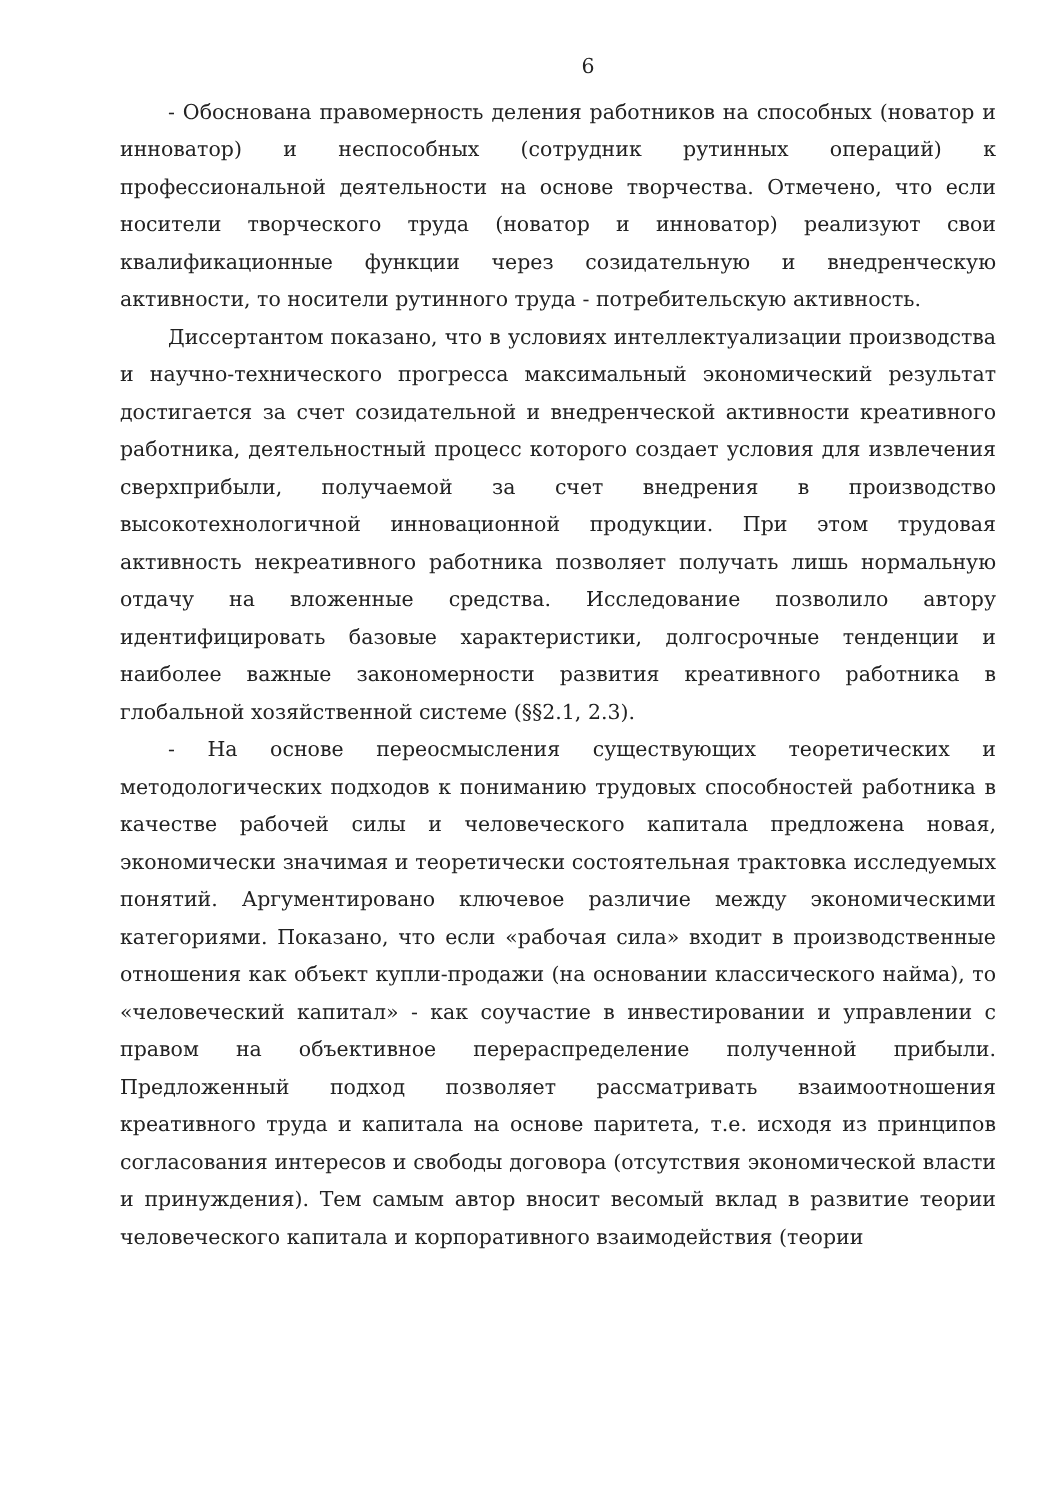6
- Обоснована правомерность деления работников на способных (новатор и инноватор) и неспособных (сотрудник рутинных операций) к профессиональной деятельности на основе творчества. Отмечено, что если носители творческого труда (новатор и инноватор) реализуют свои квалификационные функции через созидательную и внедренческую активности, то носители рутинного труда - потребительскую активность.
Диссертантом показано, что в условиях интеллектуализации производства и научно-технического прогресса максимальный экономический результат достигается за счет созидательной и внедренческой активности креативного работника, деятельностный процесс которого создает условия для извлечения сверхприбыли, получаемой за счет внедрения в производство высокотехнологичной инновационной продукции. При этом трудовая активность некреативного работника позволяет получать лишь нормальную отдачу на вложенные средства. Исследование позволило автору идентифицировать базовые характеристики, долгосрочные тенденции и наиболее важные закономерности развития креативного работника в глобальной хозяйственной системе (§§2.1, 2.3).
- На основе переосмысления существующих теоретических и методологических подходов к пониманию трудовых способностей работника в качестве рабочей силы и человеческого капитала предложена новая, экономически значимая и теоретически состоятельная трактовка исследуемых понятий. Аргументировано ключевое различие между экономическими категориями. Показано, что если «рабочая сила» входит в производственные отношения как объект купли-продажи (на основании классического найма), то «человеческий капитал» - как соучастие в инвестировании и управлении с правом на объективное перераспределение полученной прибыли. Предложенный подход позволяет рассматривать взаимоотношения креативного труда и капитала на основе паритета, т.е. исходя из принципов согласования интересов и свободы договора (отсутствия экономической власти и принуждения). Тем самым автор вносит весомый вклад в развитие теории человеческого капитала и корпоративного взаимодействия (теории